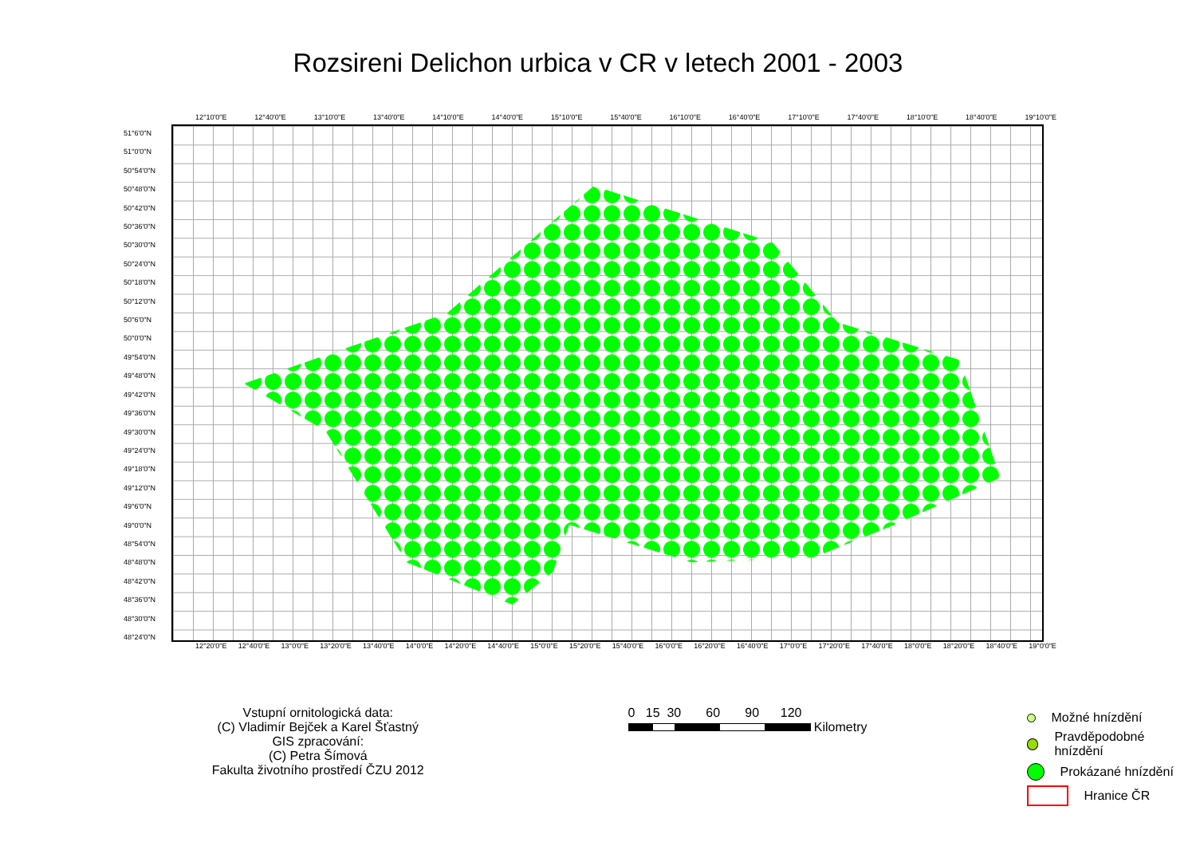Rozsireni Delichon urbica v CR v letech 2001 - 2003
12°10'0"E 12°40'0"E 13°10'0"E 13°40'0"E 14°10'0"E 14°40'0"E 15°10'0"E 15°40'0"E 16°10'0"E 16°40'0"E 17°10'0"E 17°40'0"E 18°10'0"E 18°40'0"E 19°10'0"E
51°6'0"N
51°0'0"N
50°54'0"N
50°48'0"N
50°42'0"N
50°36'0"N
50°30'0"N
50°24'0"N
50°18'0"N
50°12'0"N
50°6'0"N
50°0'0"N
49°54'0"N
49°48'0"N
49°42'0"N
49°36'0"N
49°30'0"N
49°24'0"N
49°18'0"N
49°12'0"N
49°6'0"N
49°0'0"N
48°54'0"N
48°48'0"N
48°42'0"N
48°36'0"N
48°30'0"N
48°24'0"N
12°20'0"E 12°40'0"E 13°0'0"E 13°20'0"E 13°40'0"E 14°0'0"E 14°20'0"E 14°40'0"E 15°0'0"E 15°20'0"E 15°40'0"E 16°0'0"E 16°20'0"E 16°40'0"E 17°0'0"E 17°20'0"E 17°40'0"E 18°0'0"E 18°20'0"E 18°40'0"E 19°0'0"E
Vstupní ornitologická data:
(C) Vladimír Bejček a Karel Šťastný
GIS zpracování:
(C) Petra Šímová
Fakulta životního prostředí ČZU 2012
0 15 30 60 90 120
Kilometry
Možné hnízdění
Pravděpodobné hnízdění
Prokázané hnízdění
Hranice ČR